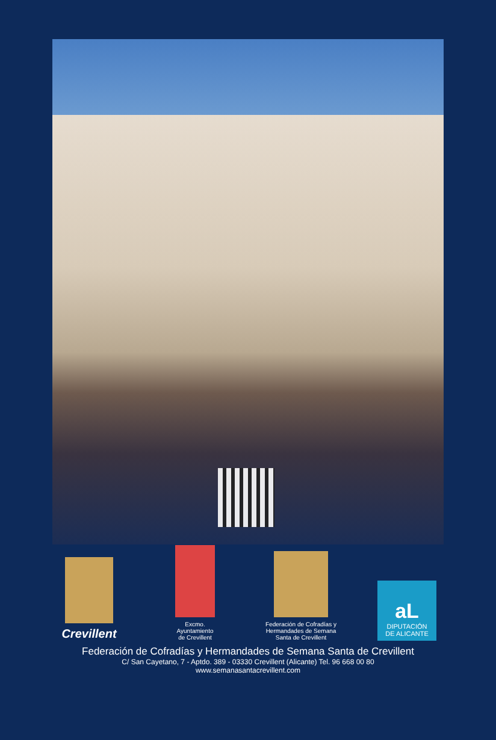Crevillent
Excmo.
Ayuntamiento
de Crevillent
Federación de Cofradías y
Hermandades de Semana
Santa de Crevillent
aL
DIPUTACIÓN
DE ALICANTE
Federación de Cofradías y Hermandades de Semana Santa de Crevillent
C/ San Cayetano, 7 - Aptdo. 389 - 03330 Crevillent (Alicante) Tel. 96 668 00 80
www.semanasantacrevillent.com